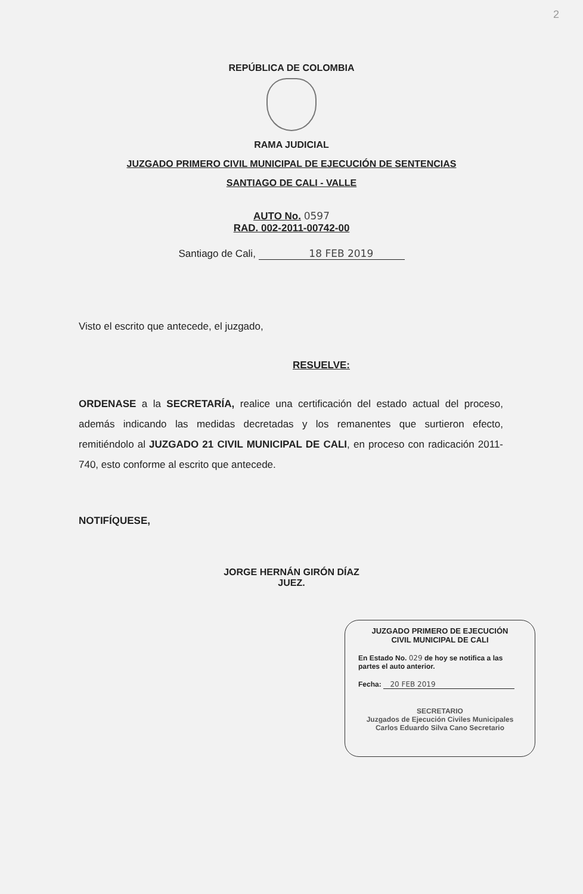2
REPÚBLICA DE COLOMBIA
RAMA JUDICIAL
JUZGADO PRIMERO CIVIL MUNICIPAL DE EJECUCIÓN DE SENTENCIAS
SANTIAGO DE CALI - VALLE
AUTO No. 0597
RAD. 002-2011-00742-00
Santiago de Cali, 18 FEB 2019
Visto el escrito que antecede, el juzgado,
RESUELVE:
ORDENASE a la SECRETARÍA, realice una certificación del estado actual del proceso, además indicando las medidas decretadas y los remanentes que surtieron efecto, remitiéndolo al JUZGADO 21 CIVIL MUNICIPAL DE CALI, en proceso con radicación 2011-740, esto conforme al escrito que antecede.
NOTIFÍQUESE,
JORGE HERNÁN GIRÓN DÍAZ
JUEZ.
JUZGADO PRIMERO DE EJECUCIÓN
CIVIL MUNICIPAL DE CALI
En Estado No. 029 de hoy se notifica a las partes el auto anterior.
Fecha: 20 FEB 2019
SECRETARIO
Juzgados de Ejecución Civiles Municipales
Carlos Eduardo Silva Cano Secretario